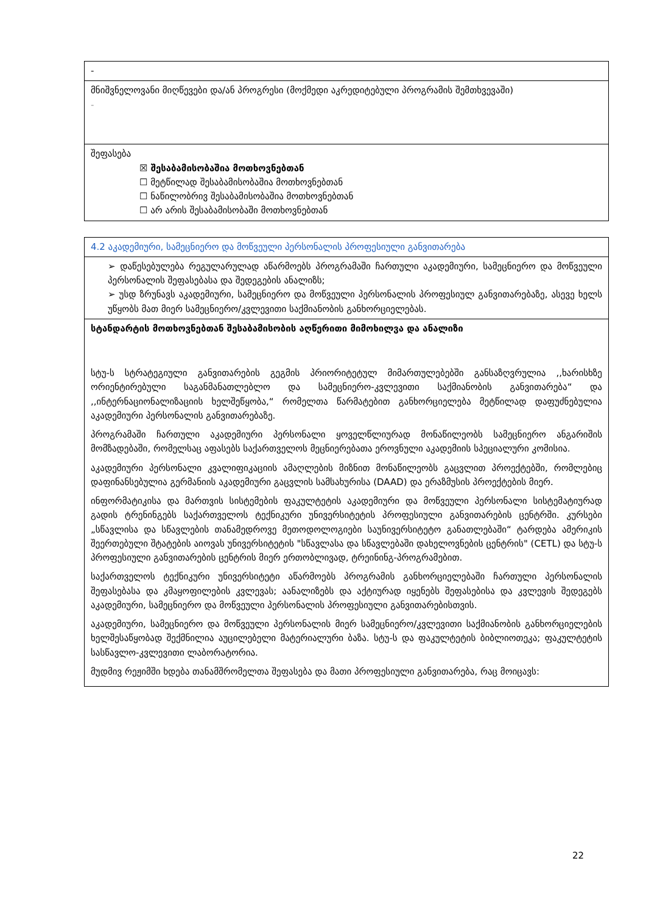| - |
| მნიშვნელოვანი მიღწევები და/ან პროგრესი (მოქმედი აკრედიტებული პროგრამის შემთხვევაში) - |
| შეფასება ☒ შესაბამისობაშია მოთხოვნებთან ☐ მეტწილად შესაბამისობაშია მოთხოვნებთან ☐ ნაწილობრივ შესაბამისობაშია მოთხოვნებთან ☐ არ არის შესაბამისობაში მოთხოვნებთან |
| 4.2 აკადემიური, სამეცნიერო და მოწვეული პერსონალის პროფესიული განვითარება |
| ➢ დაწესებულება რეგულარულად აწარმოებს პროგრამაში ჩართული აკადემიური, სამეცნიერო და მოწვეული პერსონალის შეფასებასა და შედეგების ანალიზს; ➢ უსდ ზრუნავს აკადემიური, სამეცნიერო და მოწვეული პერსონალის პროფესიულ განვითარებაზე, ასევე ხელს უწყობს მათ მიერ სამეცნიერო/კვლევითი საქმიანობის განხორციელებას. |
| სტანდარტის მოთხოვნებთან შესაბამისობის აღწერითი მიმოხილვა და ანალიზი სტუ-ს სტრატეგიული განვითარების გეგმის პრიორიტეტულ მიმართულებებში განსაზღვრულია ,,ხარისხზე ორიენტირებული საგანმანათლებლო და სამეცნიერო-კვლევითი საქმიანობის განვითარება“ და ,,ინტერნაციონალიზაციის ხელშეწყობა,“ რომელთა წარმატებით განხორციელება მეტწილად დაფუძნებულია აკადემიური პერსონალის განვითარებაზე. პროგრამაში ჩართული აკადემიური პერსონალი ყოველწლიურად მონაწილეობს სამეცნიერო ანგარიშის მომზადებაში, რომელსაც აფასებს საქართველოს მეცნიერებათა ეროვნული აკადემიის სპეციალური კომისია. აკადემიური პერსონალი კვალიფიკაციის ამაღლების მიზნით მონაწილეობს გაცვლით პროექტებში, რომლებიც დაფინანსებულია გერმანიის აკადემიური გაცვლის სამსახურისა (DAAD) და ერაზმუსის პროექტების მიერ. ინფორმატიკისა და მართვის სისტემების ფაკულტეტის აკადემიური და მოწვეული პერსონალი სისტემატიურად გადის ტრენინგებს საქართველოს ტექნიკური უნივერსიტეტის პროფესიული განვითარების ცენტრში. კურსები „სწავლისა და სწავლების თანამედროვე მეთოდოლოგიები საუნივერსიტეტო განათლებაში“ ტარდება ამერიკის შეერთებული შტატების აიოვას უნივერსიტეტის "სწავლასა და სწავლებაში დახელოვნების ცენტრის" (CETL) და სტუ-ს პროფესიული განვითარების ცენტრის მიერ ერთობლივად, ტრეინინგ-პროგრამებით. საქართველოს ტექნიკური უნივერსიტეტი აწარმოებს პროგრამის განხორციელებაში ჩართული პერსონალის შეფასებასა და კმაყოფილების კვლევას; აანალიზებს და აქტიურად იყენებს შეფასებისა და კვლევის შედეგებს აკადემიური, სამეცნიერო და მოწვეული პერსონალის პროფესიული განვითარებისთვის. აკადემიური, სამეცნიერო და მოწვეული პერსონალის მიერ სამეცნიერო/კვლევითი საქმიანობის განხორციელების ხელშესაწყობად შექმნილია აუცილებელი მატერიალური ბაზა. სტუ-ს და ფაკულტეტის ბიბლიოთეკა; ფაკულტეტის სასწავლო-კვლევითი ლაბორატორია. მუდმივ რეჟიმში ხდება თანამშრომელთა შეფასება და მათი პროფესიული განვითარება, რაც მოიცავს: |
22